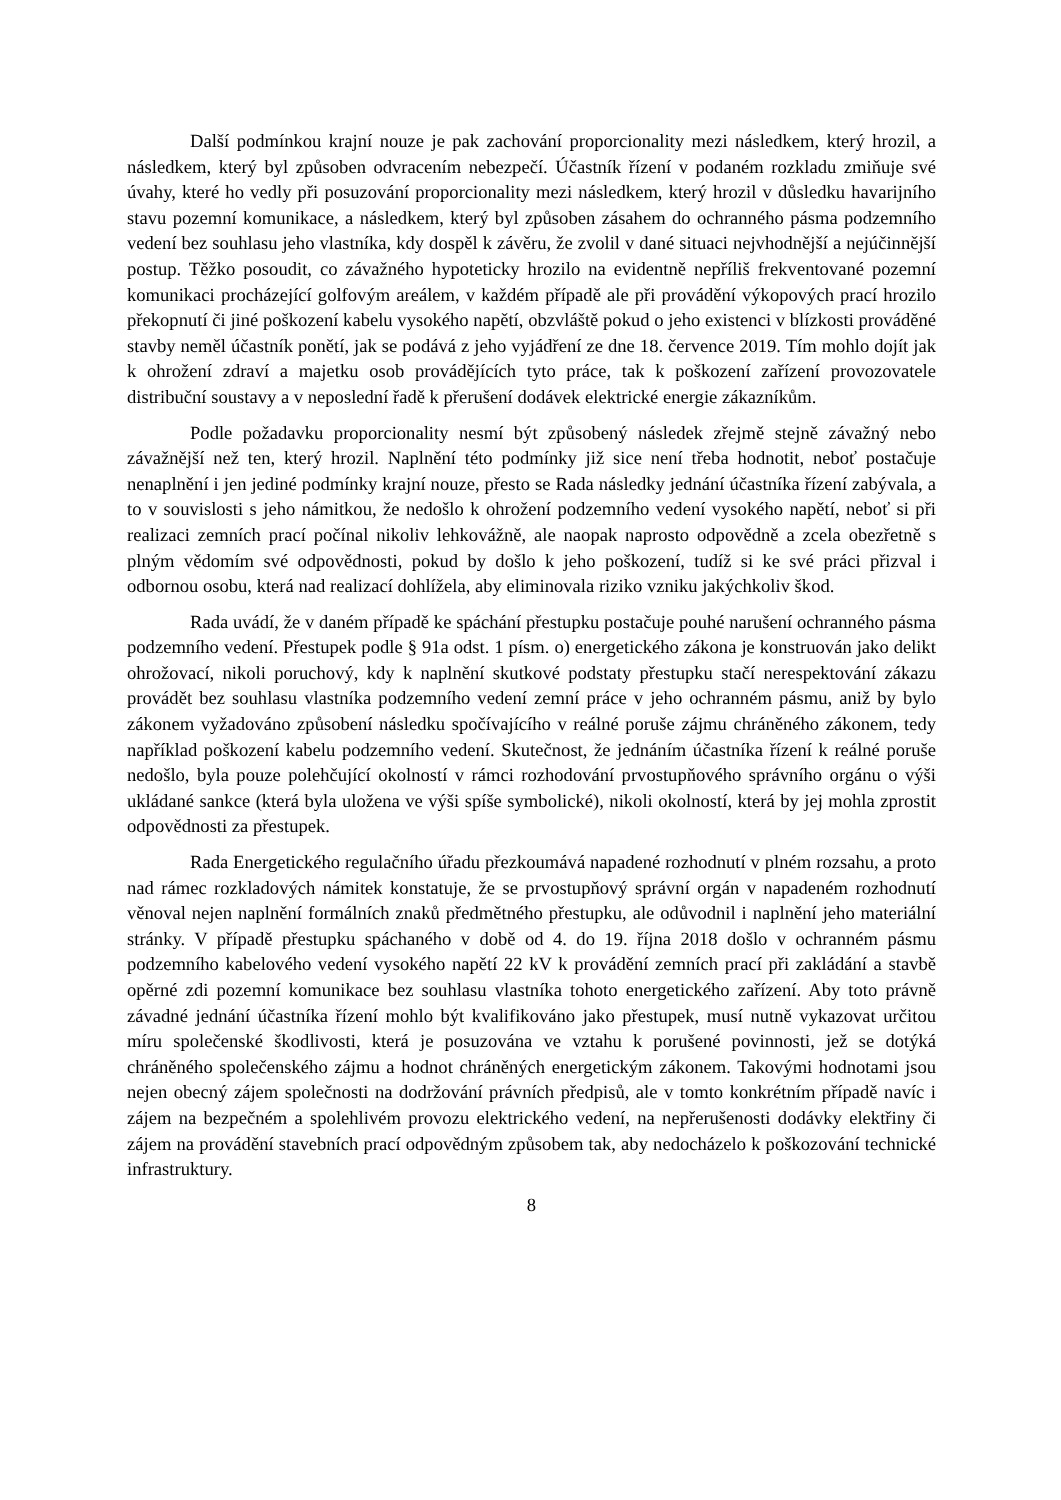Další podmínkou krajní nouze je pak zachování proporcionality mezi následkem, který hrozil, a následkem, který byl způsoben odvracením nebezpečí. Účastník řízení v podaném rozkladu zmiňuje své úvahy, které ho vedly při posuzování proporcionality mezi následkem, který hrozil v důsledku havarijního stavu pozemní komunikace, a následkem, který byl způsoben zásahem do ochranného pásma podzemního vedení bez souhlasu jeho vlastníka, kdy dospěl k závěru, že zvolil v dané situaci nejvhodnější a nejúčinnější postup. Těžko posoudit, co závažného hypoteticky hrozilo na evidentně nepříliš frekventované pozemní komunikaci procházející golfovým areálem, v každém případě ale při provádění výkopových prací hrozilo překopnutí či jiné poškození kabelu vysokého napětí, obzvláště pokud o jeho existenci v blízkosti prováděné stavby neměl účastník ponětí, jak se podává z jeho vyjádření ze dne 18. července 2019. Tím mohlo dojít jak k ohrožení zdraví a majetku osob provádějících tyto práce, tak k poškození zařízení provozovatele distribuční soustavy a v neposlední řadě k přerušení dodávek elektrické energie zákazníkům.
Podle požadavku proporcionality nesmí být způsobený následek zřejmě stejně závažný nebo závažnější než ten, který hrozil. Naplnění této podmínky již sice není třeba hodnotit, neboť postačuje nenaplnění i jen jediné podmínky krajní nouze, přesto se Rada následky jednání účastníka řízení zabývala, a to v souvislosti s jeho námitkou, že nedošlo k ohrožení podzemního vedení vysokého napětí, neboť si při realizaci zemních prací počínal nikoliv lehkovážně, ale naopak naprosto odpovědně a zcela obezřetně s plným vědomím své odpovědnosti, pokud by došlo k jeho poškození, tudíž si ke své práci přizval i odbornou osobu, která nad realizací dohlížela, aby eliminovala riziko vzniku jakýchkoliv škod.
Rada uvádí, že v daném případě ke spáchání přestupku postačuje pouhé narušení ochranného pásma podzemního vedení. Přestupek podle § 91a odst. 1 písm. o) energetického zákona je konstruován jako delikt ohrožovací, nikoli poruchový, kdy k naplnění skutkové podstaty přestupku stačí nerespektování zákazu provádět bez souhlasu vlastníka podzemního vedení zemní práce v jeho ochranném pásmu, aniž by bylo zákonem vyžadováno způsobení následku spočívajícího v reálné poruše zájmu chráněného zákonem, tedy například poškození kabelu podzemního vedení. Skutečnost, že jednáním účastníka řízení k reálné poruše nedošlo, byla pouze polehčující okolností v rámci rozhodování prvostupňového správního orgánu o výši ukládané sankce (která byla uložena ve výši spíše symbolické), nikoli okolností, která by jej mohla zprostit odpovědnosti za přestupek.
Rada Energetického regulačního úřadu přezkoumává napadené rozhodnutí v plném rozsahu, a proto nad rámec rozkladových námitek konstatuje, že se prvostupňový správní orgán v napadeném rozhodnutí věnoval nejen naplnění formálních znaků předmětného přestupku, ale odůvodnil i naplnění jeho materiální stránky. V případě přestupku spáchaného v době od 4. do 19. října 2018 došlo v ochranném pásmu podzemního kabelového vedení vysokého napětí 22 kV k provádění zemních prací při zakládání a stavbě opěrné zdi pozemní komunikace bez souhlasu vlastníka tohoto energetického zařízení. Aby toto právně závadné jednání účastníka řízení mohlo být kvalifikováno jako přestupek, musí nutně vykazovat určitou míru společenské škodlivosti, která je posuzována ve vztahu k porušené povinnosti, jež se dotýká chráněného společenského zájmu a hodnot chráněných energetickým zákonem. Takovými hodnotami jsou nejen obecný zájem společnosti na dodržování právních předpisů, ale v tomto konkrétním případě navíc i zájem na bezpečném a spolehlivém provozu elektrického vedení, na nepřerušenosti dodávky elektřiny či zájem na provádění stavebních prací odpovědným způsobem tak, aby nedocházelo k poškozování technické infrastruktury.
8